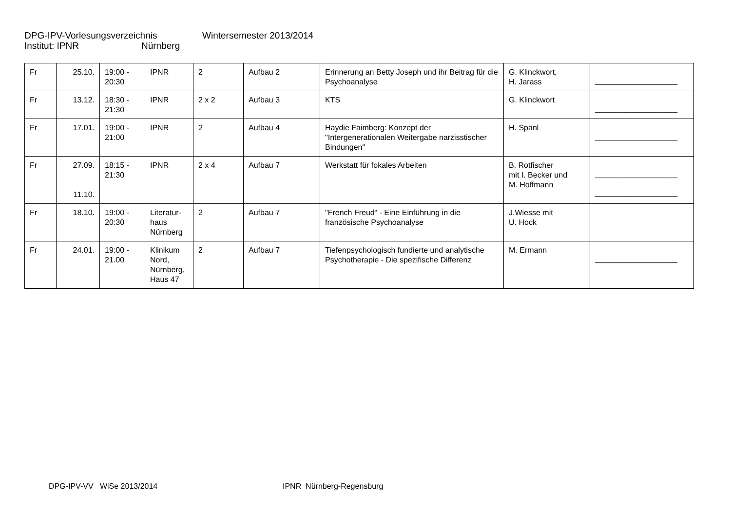DPG-IPV-Vorlesungsverzeichnis Wintersemester 2013/2014
Institut: IPNR Nürnberg
| Fr | 25.10. | 19:00 - 20:30 | IPNR | 2 | Aufbau 2 | Erinnerung an Betty Joseph und ihr Beitrag für die Psychoanalyse | G. Klinckwort, H. Jarass | ___________________ |
| Fr | 13.12. | 18:30 - 21:30 | IPNR | 2 x 2 | Aufbau 3 | KTS | G. Klinckwort | ___________________ |
| Fr | 17.01. | 19:00 - 21:00 | IPNR | 2 | Aufbau 4 | Haydie Faimberg: Konzept der "Intergenerationalen Weitergabe narzisstischer Bindungen" | H. Spanl | ___________________ |
| Fr | 27.09. 11.10. | 18:15 - 21:30 | IPNR | 2 x 4 | Aufbau 7 | Werkstatt für fokales Arbeiten | B. Rotfischer mit I. Becker und M. Hoffmann | ___________________ ___________________ |
| Fr | 18.10. | 19:00 - 20:30 | Literatur-haus Nürnberg | 2 | Aufbau 7 | "French Freud“ - Eine Einführung in die französische Psychoanalyse | J.Wiesse mit U. Hock | |
| Fr | 24.01. | 19:00 - 21.00 | Klinikum Nord, Nürnberg, Haus 47 | 2 | Aufbau 7 | Tiefenpsychologisch fundierte und analytische Psychotherapie - Die spezifische Differenz | M. Ermann | ___________________ |
DPG-IPV-VV WiSe 2013/2014 IPNR Nürnberg-Regensburg